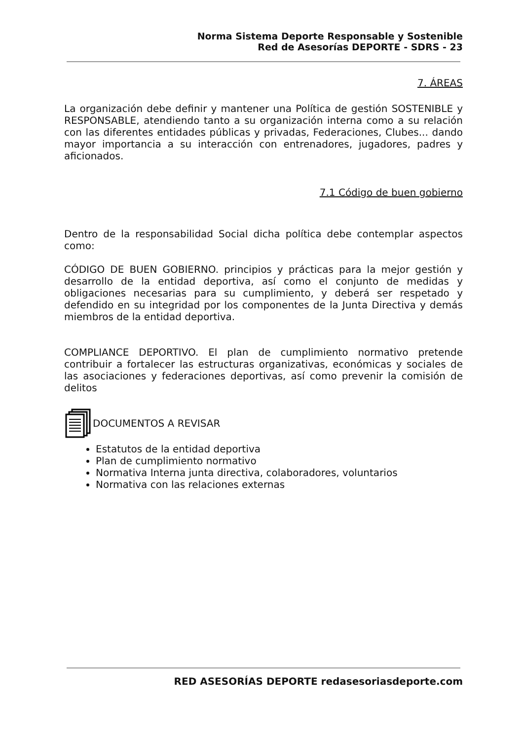Norma Sistema Deporte Responsable y Sostenible
Red de Asesorías DEPORTE - SDRS - 23
7. ÁREAS
La organización debe definir y mantener una Política de gestión SOSTENIBLE y RESPONSABLE, atendiendo tanto a su organización interna como a su relación con las diferentes entidades públicas y privadas, Federaciones, Clubes... dando mayor importancia a su interacción con entrenadores, jugadores, padres y aficionados.
7.1 Código de buen gobierno
Dentro de la responsabilidad Social dicha política debe contemplar aspectos como:
CÓDIGO DE BUEN GOBIERNO. principios y prácticas para la mejor gestión y desarrollo de la entidad deportiva, así como el conjunto de medidas y obligaciones necesarias para su cumplimiento, y deberá ser respetado y defendido en su integridad por los componentes de la Junta Directiva y demás miembros de la entidad deportiva.
COMPLIANCE DEPORTIVO. El plan de cumplimiento normativo pretende contribuir a fortalecer las estructuras organizativas, económicas y sociales de las asociaciones y federaciones deportivas, así como prevenir la comisión de delitos
DOCUMENTOS A REVISAR
Estatutos de la entidad deportiva
Plan de cumplimiento normativo
Normativa Interna junta directiva, colaboradores, voluntarios
Normativa con las relaciones externas
RED ASESORÍAS DEPORTE redasesoriasdeporte.com